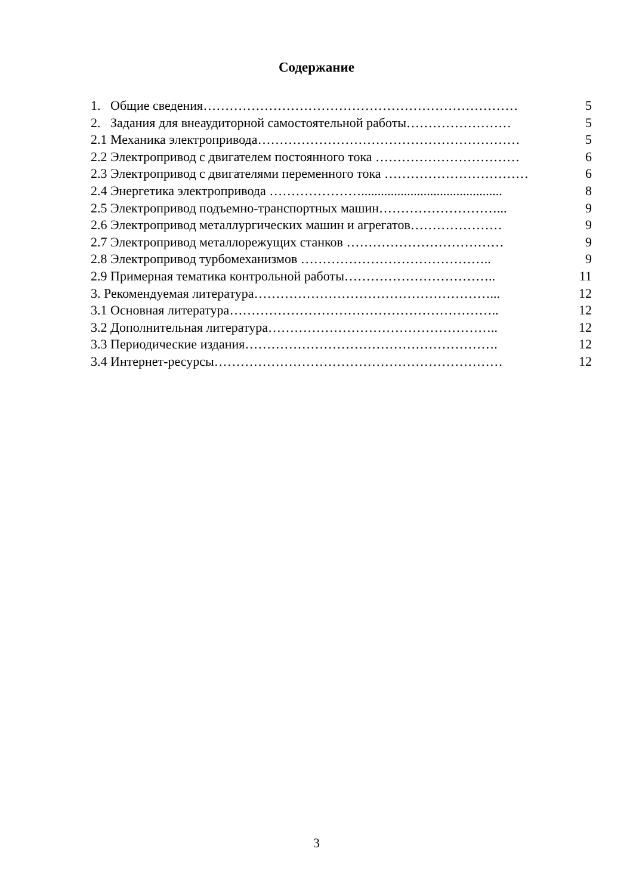Содержание
1. Общие сведения……………………………………………………………… 5
2. Задания для внеаудиторной самостоятельной работы…………………… 5
2.1 Механика электропривода…………………………………………………… 5
2.2 Электропривод с двигателем постоянного тока …………………………… 6
2.3 Электропривод с двигателями переменного тока …………………………… 6
2.4 Энергетика электропривода …………………........................................... 8
2.5 Электропривод подъемно-транспортных машин………………………... 9
2.6 Электропривод металлургических машин и агрегатов………………… 9
2.7 Электропривод металлорежущих станков ……………………………… 9
2.8 Электропривод турбомеханизмов …………………………………….. 9
2.9 Примерная тематика контрольной работы…………………………….. 11
3. Рекомендуемая литература………………………………………………... 12
3.1 Основная литература…………………………………………………….. 12
3.2 Дополнительная литература…………………………………………….. 12
3.3 Периодические издания…………………………………………………. 12
3.4 Интернет-ресурсы………………………………………………………… 12
3